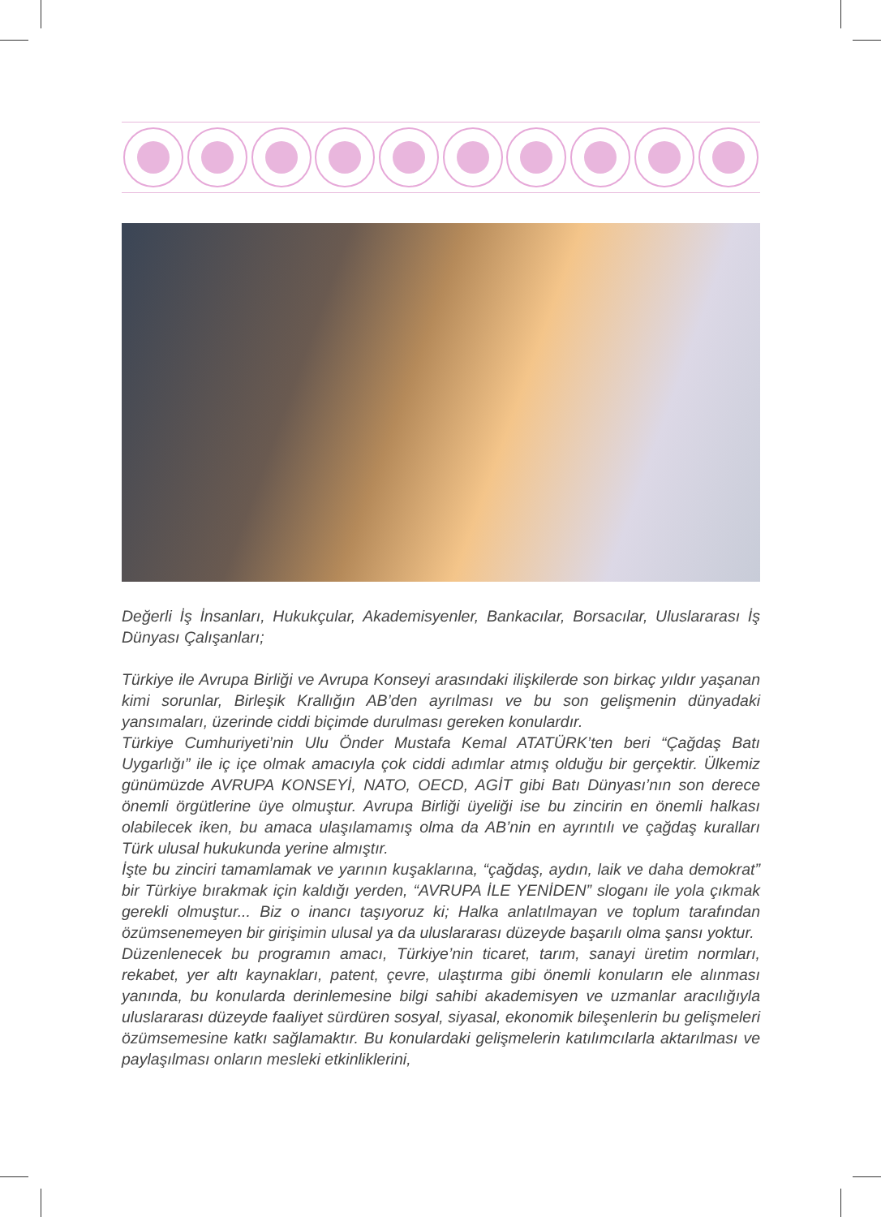Değerli İş İnsanları, Hukukçular, Akademisyenler, Bankacılar, Borsacılar, Uluslararası İş Dünyası Çalışanları;
Türkiye ile Avrupa Birliği ve Avrupa Konseyi arasındaki ilişkilerde son birkaç yıldır yaşanan kimi sorunlar, Birleşik Krallığın AB’den ayrılması ve bu son gelişmenin dünyadaki yansımaları, üzerinde ciddi biçimde durulması gereken konulardır.
Türkiye Cumhuriyeti’nin Ulu Önder Mustafa Kemal ATATÜRK’ten beri “Çağdaş Batı Uygarlığı” ile iç içe olmak amacıyla çok ciddi adımlar atmış olduğu bir gerçektir. Ülkemiz günümüzde AVRUPA KONSEYİ, NATO, OECD, AGİT gibi Batı Dünyası’nın son derece önemli örgütlerine üye olmuştur. Avrupa Birliği üyeliği ise bu zincirin en önemli halkası olabilecek iken, bu amaca ulaşılamamış olma da AB’nin en ayrıntılı ve çağdaş kuralları Türk ulusal hukukunda yerine almıştır.
İşte bu zinciri tamamlamak ve yarının kuşaklarına, “çağdaş, aydın, laik ve daha demokrat” bir Türkiye bırakmak için kaldığı yerden, “AVRUPA İLE YENİDEN” sloganı ile yola çıkmak gerekli olmuştur... Biz o inancı taşıyoruz ki; Halka anlatılmayan ve toplum tarafından özümsenemeyen bir girişimin ulusal ya da uluslararası düzeyde başarılı olma şansı yoktur.
Düzenlenecek bu programın amacı, Türkiye’nin ticaret, tarım, sanayi üretim normları, rekabet, yer altı kaynakları, patent, çevre, ulaştırma gibi önemli konuların ele alınması yanında, bu konularda derinlemesine bilgi sahibi akademisyen ve uzmanlar aracılığıyla uluslararası düzeyde faaliyet sürdüren sosyal, siyasal, ekonomik bileşenlerin bu gelişmeleri özümsemesine katkı sağlamaktır. Bu konulardaki gelişmelerin katılımcılarla aktarılması ve paylaşılması onların mesleki etkinliklerini,